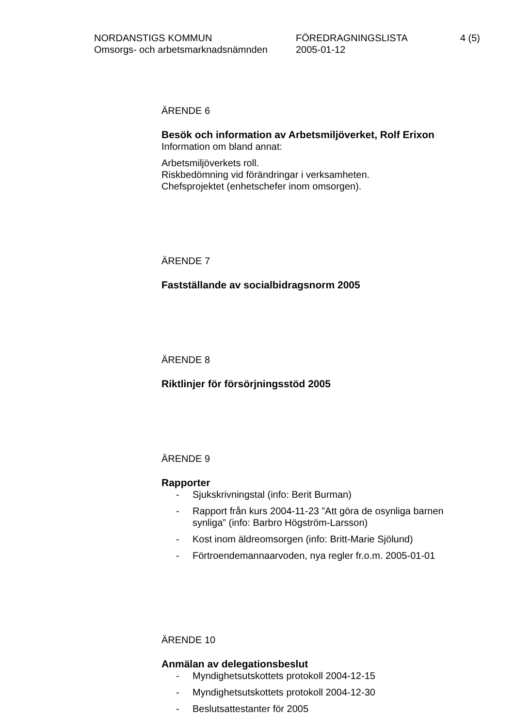NORDANSTIGS KOMMUN
Omsorgs- och arbetsmarknadsnämnden
FÖREDRAGNINGSLISTA
2005-01-12
4 (5)
ÄRENDE 6
Besök och information av Arbetsmiljöverket, Rolf Erixon
Information om bland annat:
Arbetsmiljöverkets roll.
Riskbedömning vid förändringar i verksamheten.
Chefsprojektet (enhetschefer inom omsorgen).
ÄRENDE 7
Fastställande av socialbidragsnorm 2005
ÄRENDE 8
Riktlinjer för försörjningsstöd 2005
ÄRENDE 9
Rapporter
- Sjukskrivningstal (info: Berit Burman)
- Rapport från kurs 2004-11-23 ”Att göra de osynliga barnen synliga” (info: Barbro Högström-Larsson)
- Kost inom äldreomsorgen (info: Britt-Marie Sjölund)
- Förtroendemannaarvoden, nya regler fr.o.m. 2005-01-01
ÄRENDE 10
Anmälan av delegationsbeslut
- Myndighetsutskottets protokoll 2004-12-15
- Myndighetsutskottets protokoll 2004-12-30
- Beslutsattestanter för 2005